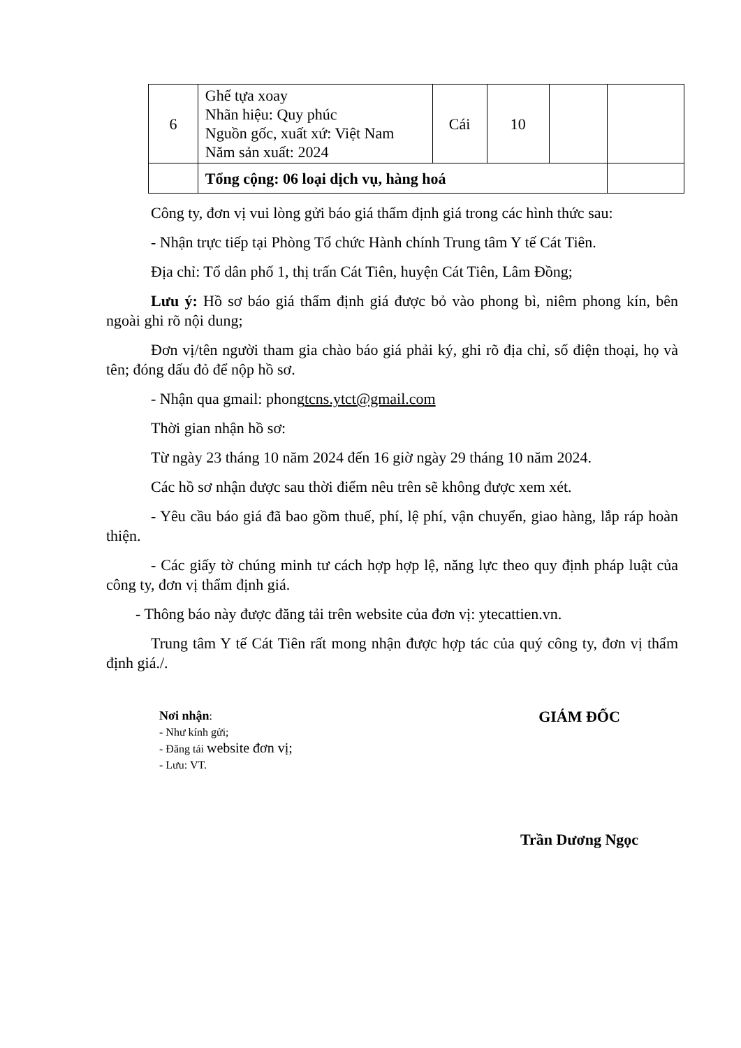| 6 | Ghế tựa xoay Nhãn hiệu: Quy phúc Nguồn gốc, xuất xứ: Việt Nam Năm sản xuất: 2024 | Cái | 10 | | |
| | Tổng cộng: 06 loại dịch vụ, hàng hoá | | | | |
Công ty, đơn vị vui lòng gửi báo giá thẩm định giá trong các hình thức sau:
- Nhận trực tiếp tại Phòng Tổ chức Hành chính Trung tâm Y tế Cát Tiên.
Địa chỉ: Tổ dân phố 1, thị trấn Cát Tiên, huyện Cát Tiên, Lâm Đồng;
Lưu ý: Hồ sơ báo giá thẩm định giá được bỏ vào phong bì, niêm phong kín, bên ngoài ghi rõ nội dung;
Đơn vị/tên người tham gia chào báo giá phải ký, ghi rõ địa chỉ, số điện thoại, họ và tên; đóng dấu đỏ để nộp hồ sơ.
- Nhận qua gmail: phongtcns.ytct@gmail.com
Thời gian nhận hồ sơ:
Từ ngày 23 tháng 10 năm 2024 đến 16 giờ ngày 29 tháng 10 năm 2024.
Các hồ sơ nhận được sau thời điểm nêu trên sẽ không được xem xét.
- Yêu cầu báo giá đã bao gồm thuế, phí, lệ phí, vận chuyển, giao hàng, lắp ráp hoàn thiện.
- Các giấy tờ chúng minh tư cách hợp hợp lệ, năng lực theo quy định pháp luật của công ty, đơn vị thẩm định giá.
- Thông báo này được đăng tải trên website của đơn vị: ytecattien.vn.
Trung tâm Y tế Cát Tiên rất mong nhận được hợp tác của quý công ty, đơn vị thẩm định giá./.
Nơi nhận:
- Như kính gửi;
- Đăng tải website đơn vị;
- Lưu: VT.
GIÁM ĐỐC
Trần Dương Ngọc